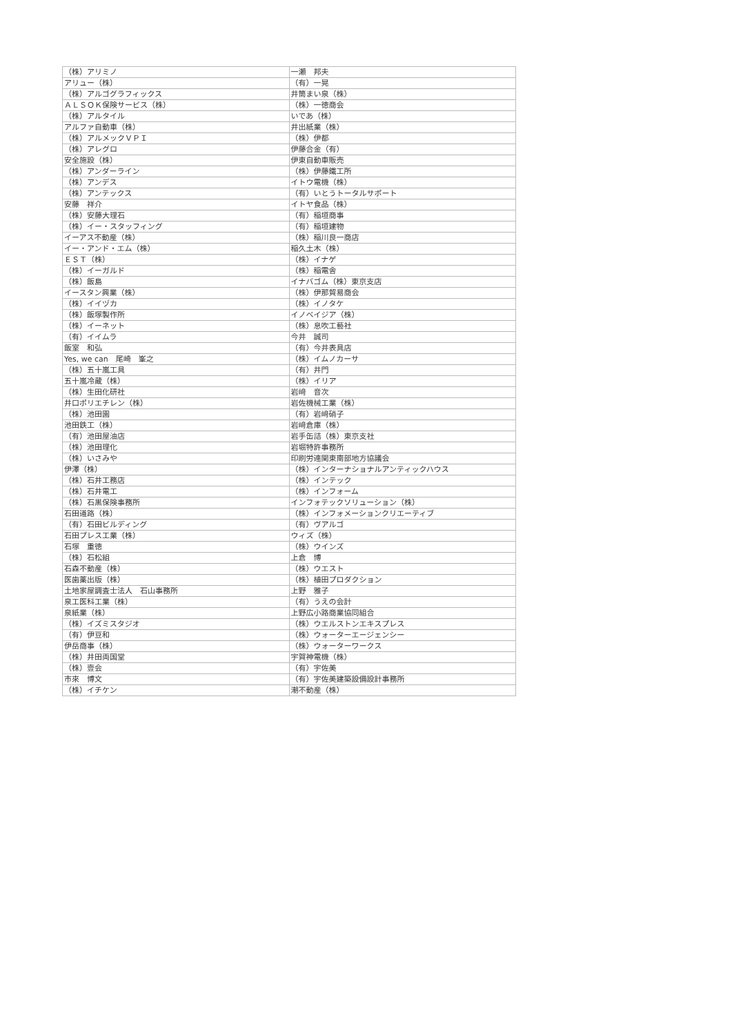| （株）アリミノ | 一瀬 邦夫 |
| アリュー（株） | （有）一晃 |
| （株）アルゴグラフィックス | 井筒まい泉（株） |
| ＡＬＳＯＫ保険サービス（株） | （株）一徳商会 |
| （株）アルタイル | いであ（株） |
| アルファ自動車（株） | 井出紙業（株） |
| （株）アルメックＶＰＩ | （株）伊都 |
| （株）アレグロ | 伊藤合金（有） |
| 安全施設（株） | 伊東自動車販売 |
| （株）アンダーライン | （株）伊藤鐵工所 |
| （株）アンデス | イトウ電機（株） |
| （株）アンテックス | （有）いとうトータルサポート |
| 安藤 祥介 | イトヤ食品（株） |
| （株）安藤大理石 | （有）稲垣商事 |
| （株）イー・スタッフィング | （有）稲垣建物 |
| イーアス不動産（株） | （株）稲川良一商店 |
| イー・アンド・エム（株） | 稲久土木（株） |
| ＥＳＴ（株） | （株）イナゲ |
| （株）イーガルド | （株）稲電舎 |
| （株）飯島 | イナバゴム（株）東京支店 |
| イースタン興業（株） | （株）伊那貿易商会 |
| （株）イイヅカ | （株）イノタケ |
| （株）飯塚製作所 | イノベイジア（株） |
| （株）イーネット | （株）息吹工藝社 |
| （有）イイムラ | 今井 誠司 |
| 飯室 和弘 | （有）今井表具店 |
| Yes, we can 尾崎 峯之 | （株）イムノカーサ |
| （株）五十嵐工具 | （有）井門 |
| 五十嵐冷蔵（株） | （株）イリア |
| （株）生田化研社 | 岩﨑 音次 |
| 井口ポリエチレン（株） | 岩佐機械工業（株） |
| （株）池田園 | （有）岩﨑硝子 |
| 池田鉄工（株） | 岩﨑倉庫（株） |
| （有）池田屋油店 | 岩手缶詰（株）東京支社 |
| （株）池田理化 | 岩堀特許事務所 |
| （株）いさみや | 印刷労連関東南部地方協議会 |
| 伊澤（株） | （株）インターナショナルアンティックハウス |
| （株）石井工務店 | （株）インテック |
| （株）石井電工 | （株）インフォーム |
| （株）石黒保険事務所 | インフォテックソリューション（株） |
| 石田道路（株） | （株）インフォメーションクリエーティブ |
| （有）石田ビルディング | （有）ヴアルゴ |
| 石田プレス工業（株） | ウィズ（株） |
| 石塚 重徳 | （株）ウインズ |
| （株）石松組 | 上倉 博 |
| 石森不動産（株） | （株）ウエスト |
| 医歯薬出版（株） | （株）植田プロダクション |
| 土地家屋調査士法人 石山事務所 | 上野 雅子 |
| 泉工医科工業（株） | （有）うえの会計 |
| 泉紙業（株） | 上野広小路商業協同組合 |
| （株）イズミスタジオ | （株）ウエルストンエキスプレス |
| （有）伊豆和 | （株）ウォーターエージェンシー |
| 伊岳商事（株） | （株）ウォーターワークス |
| （株）井田両国堂 | 宇賀神電機（株） |
| （株）壹会 | （有）宇佐美 |
| 市來 博文 | （有）宇佐美建築設備設計事務所 |
| （株）イチケン | 潮不動産（株） |